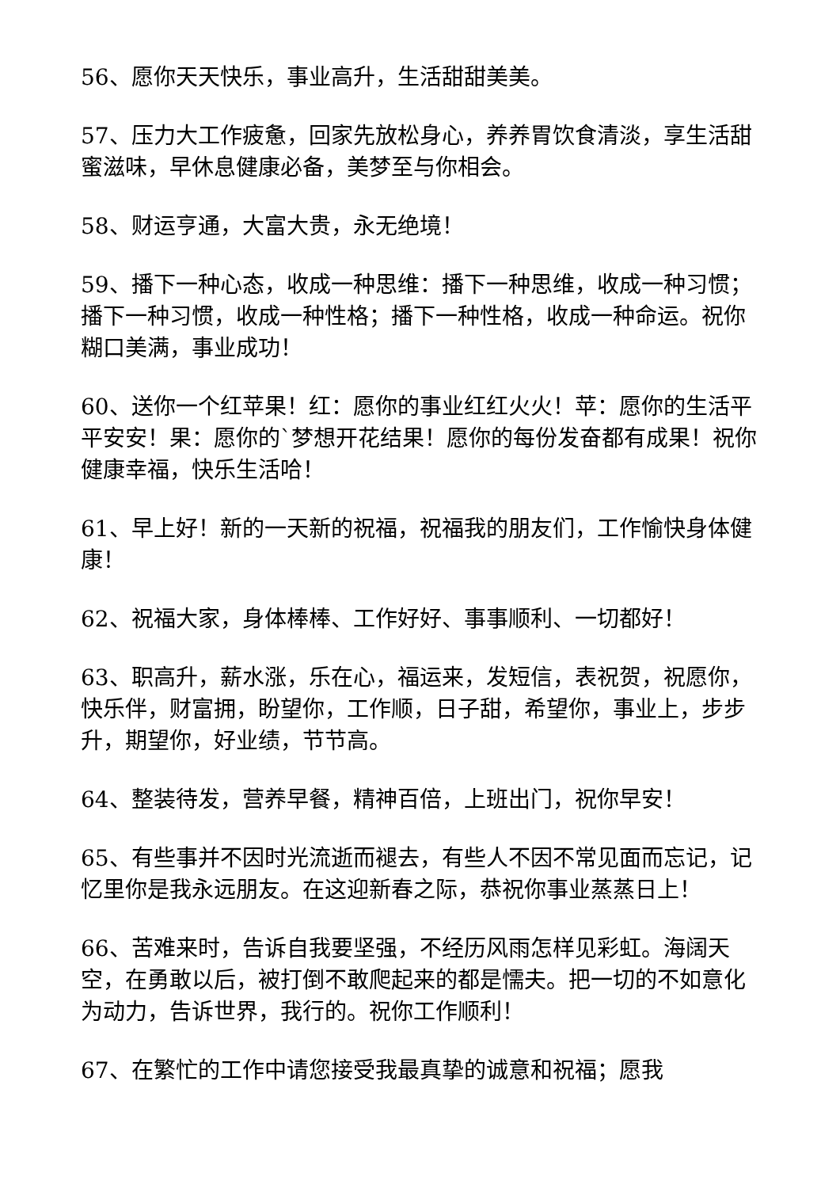56、愿你天天快乐，事业高升，生活甜甜美美。
57、压力大工作疲惫，回家先放松身心，养养胃饮食清淡，享生活甜蜜滋味，早休息健康必备，美梦至与你相会。
58、财运亨通，大富大贵，永无绝境！
59、播下一种心态，收成一种思维：播下一种思维，收成一种习惯；播下一种习惯，收成一种性格；播下一种性格，收成一种命运。祝你糊口美满，事业成功！
60、送你一个红苹果！红：愿你的事业红红火火！苹：愿你的生活平平安安！果：愿你的`梦想开花结果！愿你的每份发奋都有成果！祝你健康幸福，快乐生活哈！
61、早上好！新的一天新的祝福，祝福我的朋友们，工作愉快身体健康！
62、祝福大家，身体棒棒、工作好好、事事顺利、一切都好！
63、职高升，薪水涨，乐在心，福运来，发短信，表祝贺，祝愿你，快乐伴，财富拥，盼望你，工作顺，日子甜，希望你，事业上，步步升，期望你，好业绩，节节高。
64、整装待发，营养早餐，精神百倍，上班出门，祝你早安！
65、有些事并不因时光流逝而褪去，有些人不因不常见面而忘记，记忆里你是我永远朋友。在这迎新春之际，恭祝你事业蒸蒸日上！
66、苦难来时，告诉自我要坚强，不经历风雨怎样见彩虹。海阔天空，在勇敢以后，被打倒不敢爬起来的都是懦夫。把一切的不如意化为动力，告诉世界，我行的。祝你工作顺利！
67、在繁忙的工作中请您接受我最真挚的诚意和祝福；愿我